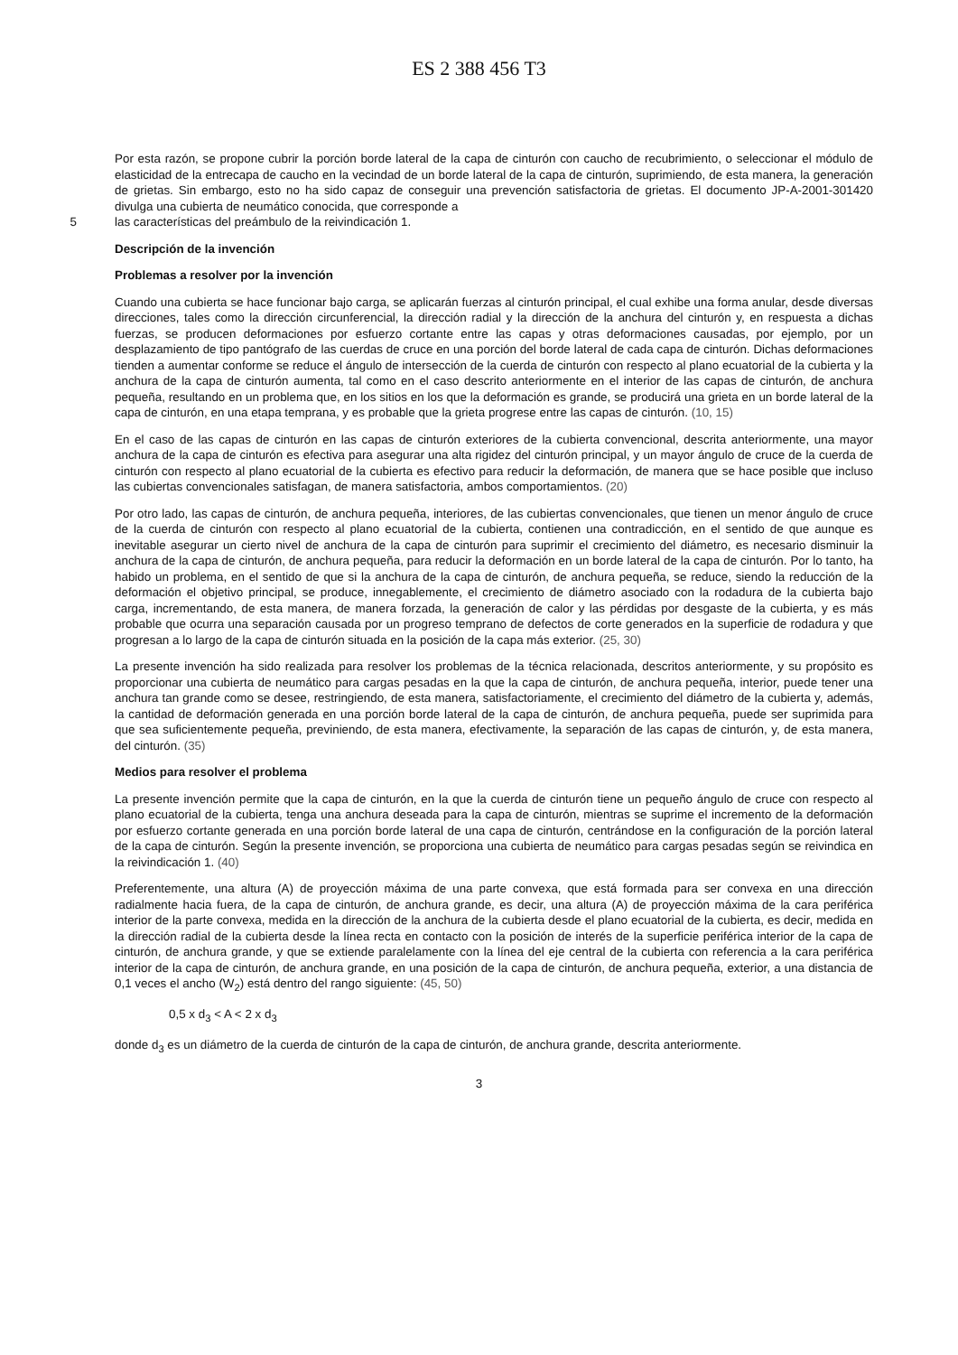ES 2 388 456 T3
Por esta razón, se propone cubrir la porción borde lateral de la capa de cinturón con caucho de recubrimiento, o seleccionar el módulo de elasticidad de la entrecapa de caucho en la vecindad de un borde lateral de la capa de cinturón, suprimiendo, de esta manera, la generación de grietas. Sin embargo, esto no ha sido capaz de conseguir una prevención satisfactoria de grietas. El documento JP-A-2001-301420 divulga una cubierta de neumático conocida, que corresponde a
5 las características del preámbulo de la reivindicación 1.
Descripción de la invención
Problemas a resolver por la invención
Cuando una cubierta se hace funcionar bajo carga, se aplicarán fuerzas al cinturón principal, el cual exhibe una forma anular, desde diversas direcciones, tales como la dirección circunferencial, la dirección radial y la dirección de la anchura del cinturón y, en respuesta a dichas fuerzas, se producen deformaciones por esfuerzo cortante entre las capas y otras deformaciones causadas, por ejemplo, por un desplazamiento de tipo pantógrafo de las cuerdas de cruce en una porción del borde lateral de cada capa de cinturón. Dichas deformaciones tienden a aumentar conforme se reduce el ángulo de intersección de la cuerda de cinturón con respecto al plano ecuatorial de la cubierta y la anchura de la capa de cinturón aumenta, tal como en el caso descrito anteriormente en el interior de las capas de cinturón, de anchura pequeña, resultando en un problema que, en los sitios en los que la deformación es grande, se producirá una grieta en un borde lateral de la capa de cinturón, en una etapa temprana, y es probable que la grieta progrese entre las capas de cinturón. (10, 15)
En el caso de las capas de cinturón en las capas de cinturón exteriores de la cubierta convencional, descrita anteriormente, una mayor anchura de la capa de cinturón es efectiva para asegurar una alta rigidez del cinturón principal, y un mayor ángulo de cruce de la cuerda de cinturón con respecto al plano ecuatorial de la cubierta es efectivo para reducir la deformación, de manera que se hace posible que incluso las cubiertas convencionales satisfagan, de manera satisfactoria, ambos comportamientos. (20)
Por otro lado, las capas de cinturón, de anchura pequeña, interiores, de las cubiertas convencionales, que tienen un menor ángulo de cruce de la cuerda de cinturón con respecto al plano ecuatorial de la cubierta, contienen una contradicción, en el sentido de que aunque es inevitable asegurar un cierto nivel de anchura de la capa de cinturón para suprimir el crecimiento del diámetro, es necesario disminuir la anchura de la capa de cinturón, de anchura pequeña, para reducir la deformación en un borde lateral de la capa de cinturón. Por lo tanto, ha habido un problema, en el sentido de que si la anchura de la capa de cinturón, de anchura pequeña, se reduce, siendo la reducción de la deformación el objetivo principal, se produce, innegablemente, el crecimiento de diámetro asociado con la rodadura de la cubierta bajo carga, incrementando, de esta manera, de manera forzada, la generación de calor y las pérdidas por desgaste de la cubierta, y es más probable que ocurra una separación causada por un progreso temprano de defectos de corte generados en la superficie de rodadura y que progresan a lo largo de la capa de cinturón situada en la posición de la capa más exterior. (25, 30)
La presente invención ha sido realizada para resolver los problemas de la técnica relacionada, descritos anteriormente, y su propósito es proporcionar una cubierta de neumático para cargas pesadas en la que la capa de cinturón, de anchura pequeña, interior, puede tener una anchura tan grande como se desee, restringiendo, de esta manera, satisfactoriamente, el crecimiento del diámetro de la cubierta y, además, la cantidad de deformación generada en una porción borde lateral de la capa de cinturón, de anchura pequeña, puede ser suprimida para que sea suficientemente pequeña, previniendo, de esta manera, efectivamente, la separación de las capas de cinturón, y, de esta manera, del cinturón. (35)
Medios para resolver el problema
La presente invención permite que la capa de cinturón, en la que la cuerda de cinturón tiene un pequeño ángulo de cruce con respecto al plano ecuatorial de la cubierta, tenga una anchura deseada para la capa de cinturón, mientras se suprime el incremento de la deformación por esfuerzo cortante generada en una porción borde lateral de una capa de cinturón, centrándose en la configuración de la porción lateral de la capa de cinturón. Según la presente invención, se proporciona una cubierta de neumático para cargas pesadas según se reivindica en la reivindicación 1. (40)
Preferentemente, una altura (A) de proyección máxima de una parte convexa, que está formada para ser convexa en una dirección radialmente hacia fuera, de la capa de cinturón, de anchura grande, es decir, una altura (A) de proyección máxima de la cara periférica interior de la parte convexa, medida en la dirección de la anchura de la cubierta desde el plano ecuatorial de la cubierta, es decir, medida en la dirección radial de la cubierta desde la línea recta en contacto con la posición de interés de la superficie periférica interior de la capa de cinturón, de anchura grande, y que se extiende paralelamente con la línea del eje central de la cubierta con referencia a la cara periférica interior de la capa de cinturón, de anchura grande, en una posición de la capa de cinturón, de anchura pequeña, exterior, a una distancia de 0,1 veces el ancho (W<sub>2</sub>) está dentro del rango siguiente: (45, 50)
0,5 x d<sub>3</sub> < A < 2 x d<sub>3</sub>
donde d<sub>3</sub> es un diámetro de la cuerda de cinturón de la capa de cinturón, de anchura grande, descrita anteriormente.
3